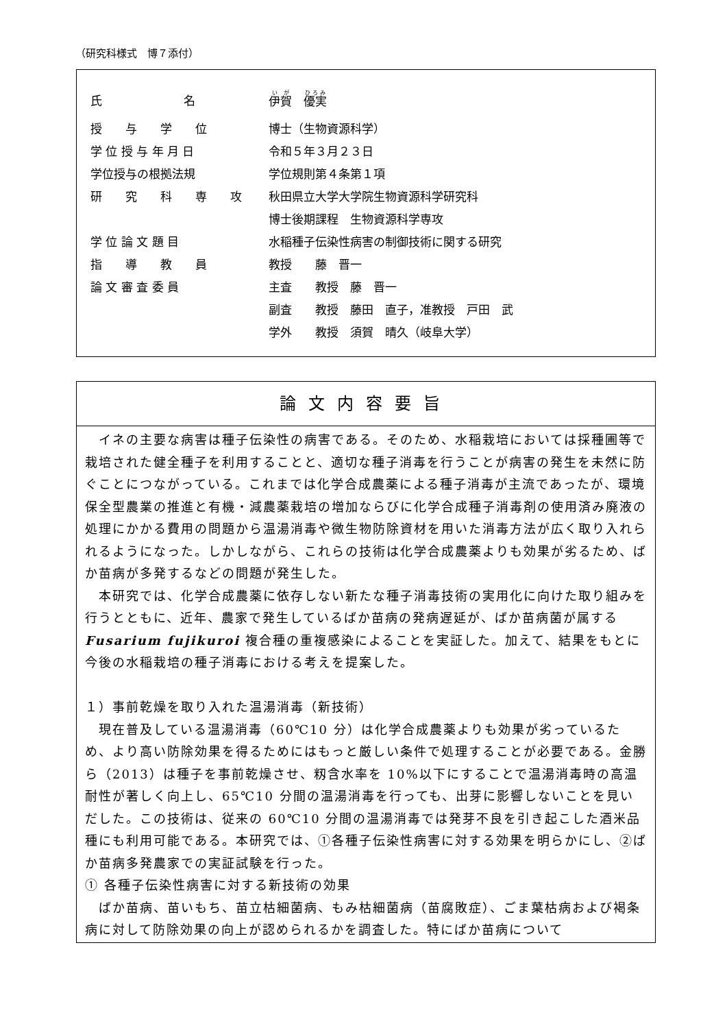（研究科様式　博７添付）
| 氏 名 | 伊賀 優実 |
| 授 与 学 位 | 博士（生物資源科学） |
| 学 位 授 与 年 月 日 | 令和５年３月２３日 |
| 学位授与の根拠法規 | 学位規則第４条第１項 |
| 研 究 科 専 攻 | 秋田県立大学大学院生物資源科学研究科 |
| | 博士後期課程 生物資源科学専攻 |
| 学 位 論 文 題 目 | 水稲種子伝染性病害の制御技術に関する研究 |
| 指 導 教 員 | 教授 藤 晋一 |
| 論 文 審 査 委 員 | 主査 教授 藤 晋一 |
| | 副査 教授 藤田 直子，准教授 戸田 武 |
| | 学外 教授 須賀 晴久（岐阜大学） |
論文内容要旨
　イネの主要な病害は種子伝染性の病害である。そのため、水稲栽培においては採種圃等で栽培された健全種子を利用することと、適切な種子消毒を行うことが病害の発生を未然に防ぐことにつながっている。これまでは化学合成農薬による種子消毒が主流であったが、環境保全型農業の推進と有機・減農薬栽培の増加ならびに化学合成種子消毒剤の使用済み廃液の処理にかかる費用の問題から温湯消毒や微生物防除資材を用いた消毒方法が広く取り入れられるようになった。しかしながら、これらの技術は化学合成農薬よりも効果が劣るため、ばか苗病が多発するなどの問題が発生した。
　本研究では、化学合成農薬に依存しない新たな種子消毒技術の実用化に向けた取り組みを行うとともに、近年、農家で発生しているばか苗病の発病遅延が、ばか苗病菌が属する Fusarium fujikuroi 複合種の重複感染によることを実証した。加えて、結果をもとに今後の水稲栽培の種子消毒における考えを提案した。
１）事前乾燥を取り入れた温湯消毒（新技術）
　現在普及している温湯消毒（60℃10 分）は化学合成農薬よりも効果が劣っているため、より高い防除効果を得るためにはもっと厳しい条件で処理することが必要である。金勝ら（2013）は種子を事前乾燥させ、籾含水率を 10%以下にすることで温湯消毒時の高温耐性が著しく向上し、65℃10 分間の温湯消毒を行っても、出芽に影響しないことを見いだした。この技術は、従来の 60℃10 分間の温湯消毒では発芽不良を引き起こした酒米品種にも利用可能である。本研究では、①各種子伝染性病害に対する効果を明らかにし、②ばか苗病多発農家での実証試験を行った。
① 各種子伝染性病害に対する新技術の効果
　ばか苗病、苗いもち、苗立枯細菌病、もみ枯細菌病（苗腐敗症）、ごま葉枯病および褐条病に対して防除効果の向上が認められるかを調査した。特にばか苗病について